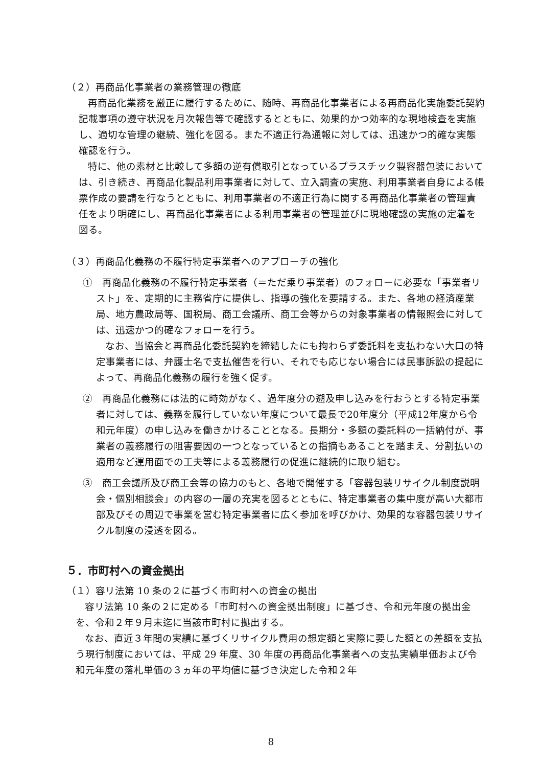（２）再商品化事業者の業務管理の徹底
再商品化業務を厳正に履行するために、随時、再商品化事業者による再商品化実施委託契約記載事項の遵守状況を月次報告等で確認するとともに、効果的かつ効率的な現地検査を実施し、適切な管理の継続、強化を図る。また不適正行為通報に対しては、迅速かつ的確な実態確認を行う。
特に、他の素材と比較して多額の逆有償取引となっているプラスチック製容器包装においては、引き続き、再商品化製品利用事業者に対して、立入調査の実施、利用事業者自身による帳票作成の要請を行なうとともに、利用事業者の不適正行為に関する再商品化事業者の管理責任をより明確にし、再商品化事業者による利用事業者の管理並びに現地確認の実施の定着を図る。
（３）再商品化義務の不履行特定事業者へのアプローチの強化
①　再商品化義務の不履行特定事業者（＝ただ乗り事業者）のフォローに必要な「事業者リスト」を、定期的に主務省庁に提供し、指導の強化を要請する。また、各地の経済産業局、地方農政局等、国税局、商工会議所、商工会等からの対象事業者の情報照会に対しては、迅速かつ的確なフォローを行う。
なお、当協会と再商品化委託契約を締結したにも拘わらず委託料を支払わない大口の特定事業者には、弁護士名で支払催告を行い、それでも応じない場合には民事訴訟の提起によって、再商品化義務の履行を強く促す。
②　再商品化義務には法的に時効がなく、過年度分の遡及申し込みを行おうとする特定事業者に対しては、義務を履行していない年度について最長で20年度分（平成12年度から令和元年度）の申し込みを働きかけることとなる。長期分・多額の委託料の一括納付が、事業者の義務履行の阻害要因の一つとなっているとの指摘もあることを踏まえ、分割払いの適用など運用面での工夫等による義務履行の促進に継続的に取り組む。
③　商工会議所及び商工会等の協力のもと、各地で開催する「容器包装リサイクル制度説明会・個別相談会」の内容の一層の充実を図るとともに、特定事業者の集中度が高い大都市部及びその周辺で事業を営む特定事業者に広く参加を呼びかけ、効果的な容器包装リサイクル制度の浸透を図る。
５．市町村への資金拠出
（１）容リ法第 10 条の２に基づく市町村への資金の拠出
容リ法第 10 条の２に定める「市町村への資金拠出制度」に基づき、令和元年度の拠出金を、令和２年９月末迄に当該市町村に拠出する。
なお、直近３年間の実績に基づくリサイクル費用の想定額と実際に要した額との差額を支払う現行制度においては、平成 29 年度、30 年度の再商品化事業者への支払実績単価および令和元年度の落札単価の３ヵ年の平均値に基づき決定した令和２年
8